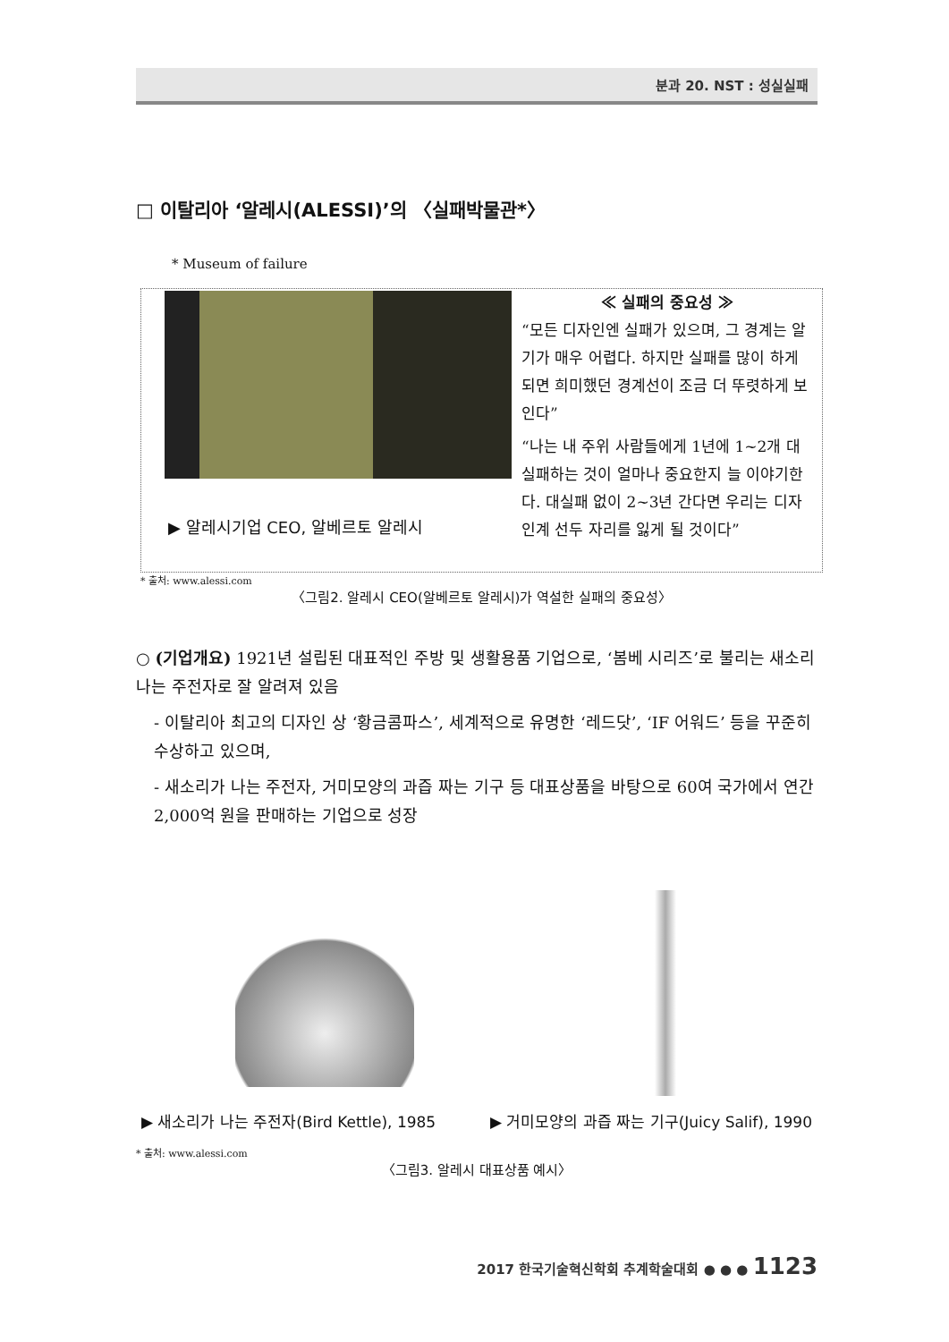분과 20. NST : 성실실패
□ 이탈리아 ‘알레시(ALESSI)’의 〈실패박물관*〉
* Museum of failure
▶ 알레시기업 CEO, 알베르토 알레시
≪ 실패의 중요성 ≫
“모든 디자인엔 실패가 있으며, 그 경계는 알기가 매우 어렵다. 하지만 실패를 많이 하게 되면 희미했던 경계선이 조금 더 뚜렷하게 보인다”
“나는 내 주위 사람들에게 1년에 1~2개 대실패하는 것이 얼마나 중요한지 늘 이야기한다. 대실패 없이 2~3년 간다면 우리는 디자인계 선두 자리를 잃게 될 것이다”
* 출처: www.alessi.com
〈그림2. 알레시 CEO(알베르토 알레시)가 역설한 실패의 중요성〉
○ (기업개요) 1921년 설립된 대표적인 주방 및 생활용품 기업으로, ‘봄베 시리즈’로 불리는 새소리 나는 주전자로 잘 알려져 있음
- 이탈리아 최고의 디자인 상 ‘황금콤파스’, 세계적으로 유명한 ‘레드닷’, ‘IF 어워드’ 등을 꾸준히 수상하고 있으며,
- 새소리가 나는 주전자, 거미모양의 과즙 짜는 기구 등 대표상품을 바탕으로 60여 국가에서 연간 2,000억 원을 판매하는 기업으로 성장
▶ 새소리가 나는 주전자(Bird Kettle), 1985 ▶ 거미모양의 과즙 짜는 기구(Juicy Salif), 1990
* 출처: www.alessi.com
〈그림3. 알레시 대표상품 예시〉
2017 한국기술혁신학회 추계학술대회 ● ● ● 1123